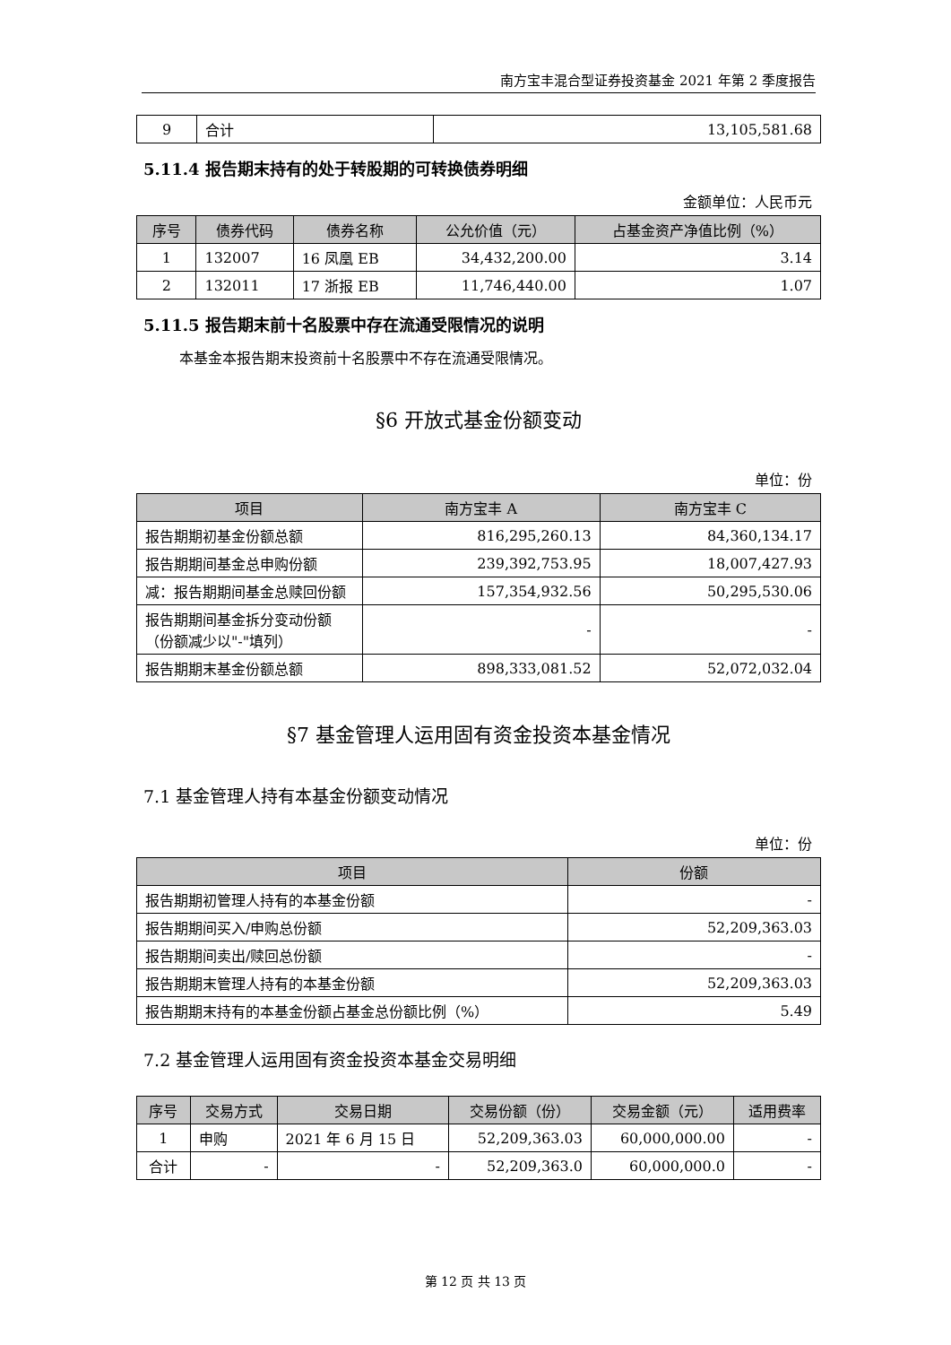南方宝丰混合型证券投资基金 2021 年第 2 季度报告
| 9 | 合计 | 13,105,581.68 |
5.11.4 报告期末持有的处于转股期的可转换债券明细
金额单位：人民币元
| 序号 | 债券代码 | 债券名称 | 公允价值（元） | 占基金资产净值比例（%） |
| --- | --- | --- | --- | --- |
| 1 | 132007 | 16 凤凰 EB | 34,432,200.00 | 3.14 |
| 2 | 132011 | 17 浙报 EB | 11,746,440.00 | 1.07 |
5.11.5 报告期末前十名股票中存在流通受限情况的说明
本基金本报告期末投资前十名股票中不存在流通受限情况。
§6 开放式基金份额变动
单位：份
| 项目 | 南方宝丰 A | 南方宝丰 C |
| --- | --- | --- |
| 报告期期初基金份额总额 | 816,295,260.13 | 84,360,134.17 |
| 报告期期间基金总申购份额 | 239,392,753.95 | 18,007,427.93 |
| 减：报告期期间基金总赎回份额 | 157,354,932.56 | 50,295,530.06 |
| 报告期期间基金拆分变动份额（份额减少以"-"填列） | - | - |
| 报告期期末基金份额总额 | 898,333,081.52 | 52,072,032.04 |
§7 基金管理人运用固有资金投资本基金情况
7.1 基金管理人持有本基金份额变动情况
单位：份
| 项目 | 份额 |
| --- | --- |
| 报告期期初管理人持有的本基金份额 | - |
| 报告期期间买入/申购总份额 | 52,209,363.03 |
| 报告期期间卖出/赎回总份额 | - |
| 报告期期末管理人持有的本基金份额 | 52,209,363.03 |
| 报告期期末持有的本基金份额占基金总份额比例（%） | 5.49 |
7.2 基金管理人运用固有资金投资本基金交易明细
| 序号 | 交易方式 | 交易日期 | 交易份额（份） | 交易金额（元） | 适用费率 |
| --- | --- | --- | --- | --- | --- |
| 1 | 申购 | 2021 年 6 月 15 日 | 52,209,363.03 | 60,000,000.00 | - |
| 合计 | - | - | 52,209,363.0 | 60,000,000.0 | - |
第 12 页 共 13 页